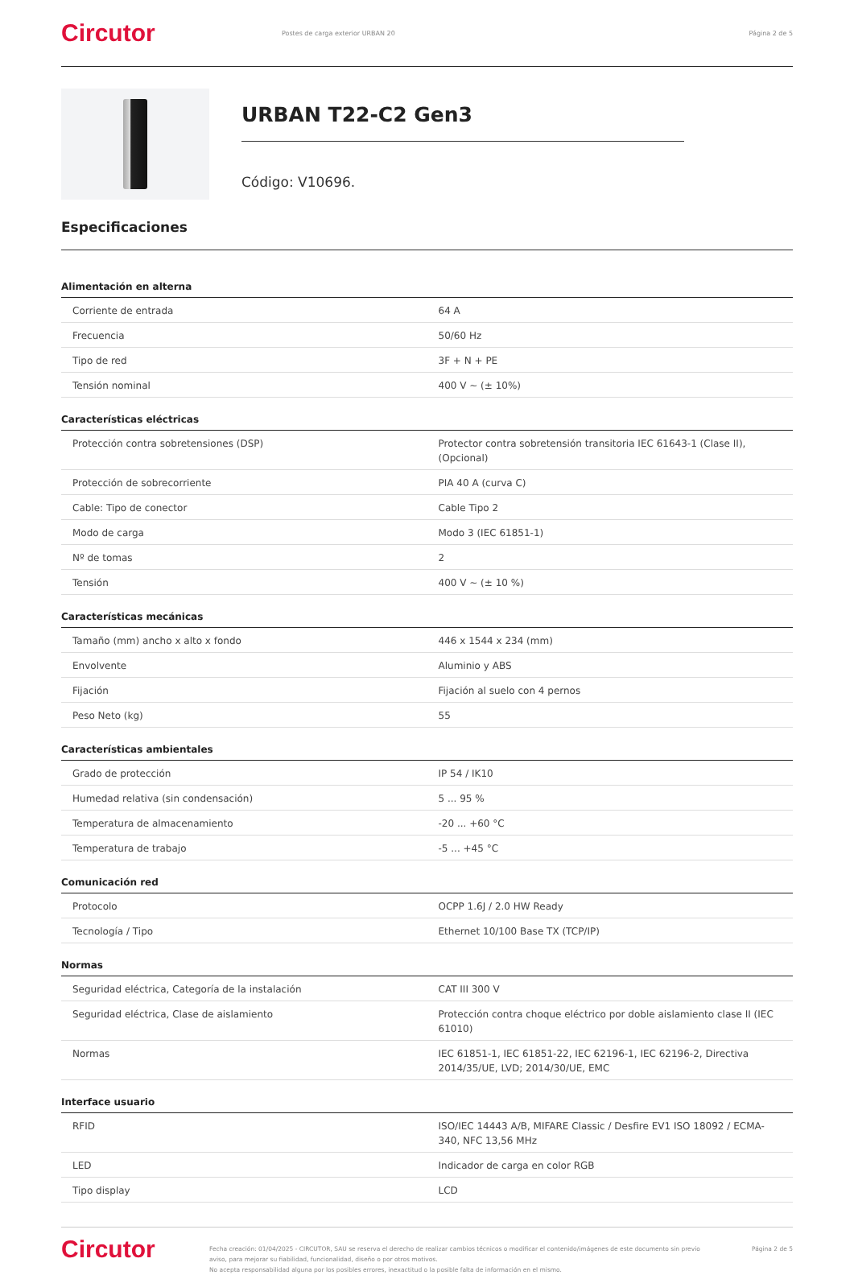Circutor
Postes de carga exterior URBAN 20
Página 2 de 5
URBAN T22-C2 Gen3
Código: V10696.
Especificaciones
Alimentación en alterna
| Corriente de entrada | 64 A |
| Frecuencia | 50/60 Hz |
| Tipo de red | 3F + N + PE |
| Tensión nominal | 400 V ~ (± 10%) |
Características eléctricas
| Protección contra sobretensiones (DSP) | Protector contra sobretensión transitoria IEC 61643-1 (Clase II), (Opcional) |
| Protección de sobrecorriente | PIA 40 A (curva C) |
| Cable: Tipo de conector | Cable Tipo 2 |
| Modo de carga | Modo 3 (IEC 61851-1) |
| Nº de tomas | 2 |
| Tensión | 400 V ~ (± 10 %) |
Características mecánicas
| Tamaño (mm) ancho x alto x fondo | 446 x 1544 x 234 (mm) |
| Envolvente | Aluminio y ABS |
| Fijación | Fijación al suelo con 4 pernos |
| Peso Neto (kg) | 55 |
Características ambientales
| Grado de protección | IP 54 / IK10 |
| Humedad relativa (sin condensación) | 5 ... 95 % |
| Temperatura de almacenamiento | -20 ... +60 °C |
| Temperatura de trabajo | -5 ... +45 °C |
Comunicación red
| Protocolo | OCPP 1.6J / 2.0 HW Ready |
| Tecnología / Tipo | Ethernet 10/100 Base TX (TCP/IP) |
Normas
| Seguridad eléctrica, Categoría de la instalación | CAT III 300 V |
| Seguridad eléctrica, Clase de aislamiento | Protección contra choque eléctrico por doble aislamiento clase II (IEC 61010) |
| Normas | IEC 61851-1, IEC 61851-22, IEC 62196-1, IEC 62196-2, Directiva 2014/35/UE, LVD; 2014/30/UE, EMC |
Interface usuario
| RFID | ISO/IEC 14443 A/B, MIFARE Classic / Desfire EV1 ISO 18092 / ECMA-340, NFC 13,56 MHz |
| LED | Indicador de carga en color RGB |
| Tipo display | LCD |
Circutor
Fecha creación: 01/04/2025 - CIRCUTOR, SAU se reserva el derecho de realizar cambios técnicos o modificar el contenido/imágenes de este documento sin previo aviso, para mejorar su fiabilidad, funcionalidad, diseño o por otros motivos.
No acepta responsabilidad alguna por los posibles errores, inexactitud o la posible falta de información en el mismo.
Página 2 de 5